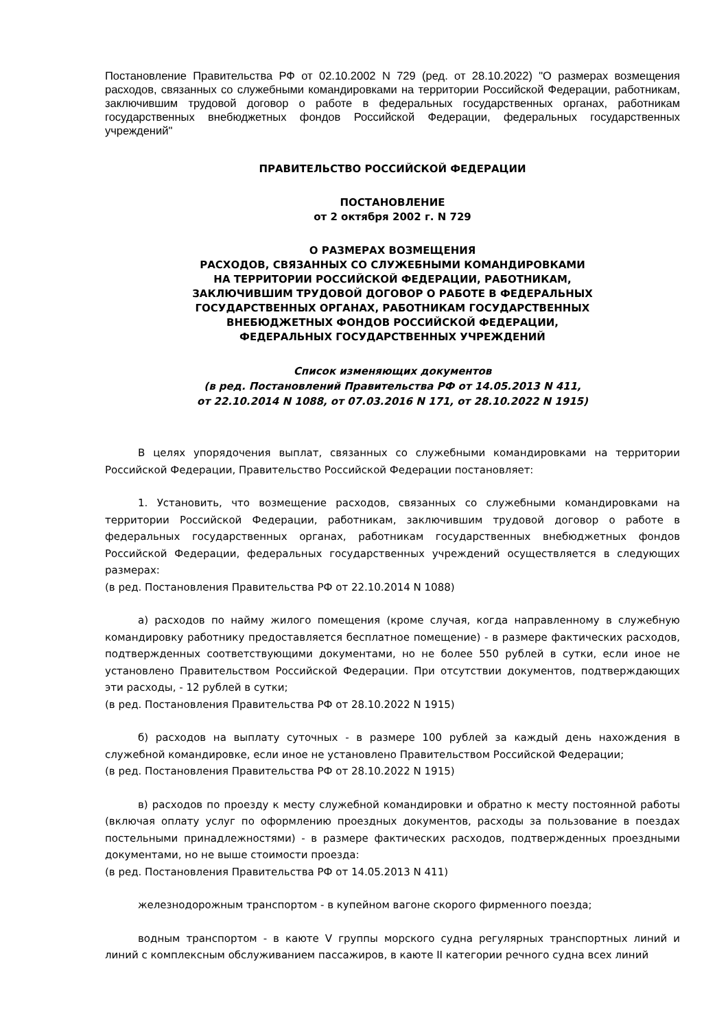Постановление Правительства РФ от 02.10.2002 N 729 (ред. от 28.10.2022) "О размерах возмещения расходов, связанных со служебными командировками на территории Российской Федерации, работникам, заключившим трудовой договор о работе в федеральных государственных органах, работникам государственных внебюджетных фондов Российской Федерации, федеральных государственных учреждений"
ПРАВИТЕЛЬСТВО РОССИЙСКОЙ ФЕДЕРАЦИИ
ПОСТАНОВЛЕНИЕ
от 2 октября 2002 г. N 729
О РАЗМЕРАХ ВОЗМЕЩЕНИЯ
РАСХОДОВ, СВЯЗАННЫХ СО СЛУЖЕБНЫМИ КОМАНДИРОВКАМИ
НА ТЕРРИТОРИИ РОССИЙСКОЙ ФЕДЕРАЦИИ, РАБОТНИКАМ,
ЗАКЛЮЧИВШИМ ТРУДОВОЙ ДОГОВОР О РАБОТЕ В ФЕДЕРАЛЬНЫХ
ГОСУДАРСТВЕННЫХ ОРГАНАХ, РАБОТНИКАМ ГОСУДАРСТВЕННЫХ
ВНЕБЮДЖЕТНЫХ ФОНДОВ РОССИЙСКОЙ ФЕДЕРАЦИИ,
ФЕДЕРАЛЬНЫХ ГОСУДАРСТВЕННЫХ УЧРЕЖДЕНИЙ
Список изменяющих документов
(в ред. Постановлений Правительства РФ от 14.05.2013 N 411,
от 22.10.2014 N 1088, от 07.03.2016 N 171, от 28.10.2022 N 1915)
В целях упорядочения выплат, связанных со служебными командировками на территории Российской Федерации, Правительство Российской Федерации постановляет:
1. Установить, что возмещение расходов, связанных со служебными командировками на территории Российской Федерации, работникам, заключившим трудовой договор о работе в федеральных государственных органах, работникам государственных внебюджетных фондов Российской Федерации, федеральных государственных учреждений осуществляется в следующих размерах:
(в ред. Постановления Правительства РФ от 22.10.2014 N 1088)
а) расходов по найму жилого помещения (кроме случая, когда направленному в служебную командировку работнику предоставляется бесплатное помещение) - в размере фактических расходов, подтвержденных соответствующими документами, но не более 550 рублей в сутки, если иное не установлено Правительством Российской Федерации. При отсутствии документов, подтверждающих эти расходы, - 12 рублей в сутки;
(в ред. Постановления Правительства РФ от 28.10.2022 N 1915)
б) расходов на выплату суточных - в размере 100 рублей за каждый день нахождения в служебной командировке, если иное не установлено Правительством Российской Федерации;
(в ред. Постановления Правительства РФ от 28.10.2022 N 1915)
в) расходов по проезду к месту служебной командировки и обратно к месту постоянной работы (включая оплату услуг по оформлению проездных документов, расходы за пользование в поездах постельными принадлежностями) - в размере фактических расходов, подтвержденных проездными документами, но не выше стоимости проезда:
(в ред. Постановления Правительства РФ от 14.05.2013 N 411)
железнодорожным транспортом - в купейном вагоне скорого фирменного поезда;
водным транспортом - в каюте V группы морского судна регулярных транспортных линий и линий с комплексным обслуживанием пассажиров, в каюте II категории речного судна всех линий